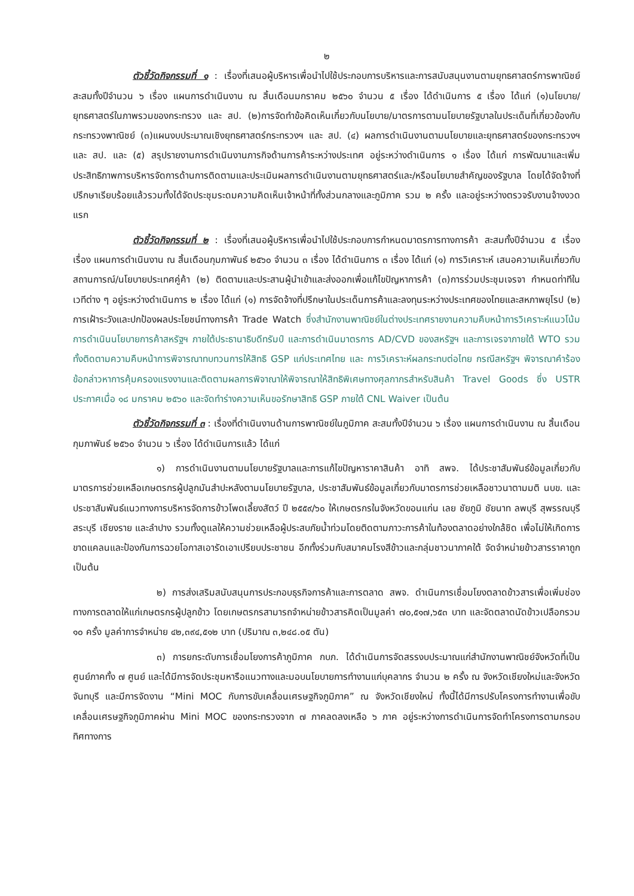๒
ตัวชี้วัดกิจกรรมที่ ๑ : เรื่องที่เสนอผู้บริหารเพื่อนำไปใช้ประกอบการบริหารและการสนับสนุนงานตามยุทธศาสตร์การพาณิชย์ สะสมทั้งปีจำนวน ๖ เรื่อง แผนการดำเนินงาน ณ สิ้นเดือนมกราคม ๒๕๖๐ จำนวน ๕ เรื่อง ได้ดำเนินการ ๕ เรื่อง ได้แก่ (๑)นโยบาย/ยุทธศาสตร์ในภาพรวมของกระทรวง และ สป. (๒)การจัดทำข้อคิดเห็นเกี่ยวกับนโยบาย/มาตรการตามนโยบายรัฐบาลในประเด็นที่เกี่ยวข้องกับกระทรวงพาณิชย์ (๓)แผนงบประมาณเชิงยุทธศาสตร์กระทรวงฯ และ สป. (๔) ผลการดำเนินงานตามนโยบายและยุทธศาสตร์ของกระทรวงฯ และ สป. และ (๕) สรุปรายงานการดำเนินงานภารกิจด้านการค้าระหว่างประเทศ อยู่ระหว่างดำเนินการ ๑ เรื่อง ได้แก่ การพัฒนาและเพิ่มประสิทธิภาพการบริหารจัดการด้านการติดตามและประเมินผลการดำเนินงานตามยุทธศาสตร์และ/หรือนโยบายสำคัญของรัฐบาล โดยได้จัดจ้างที่ปรึกษาเรียบร้อยแล้วรวมทั้งได้จัดประชุมระดมความคิดเห็นเจ้าหน้าที่ทั้งส่วนกลางและภูมิภาค รวม ๒ ครั้ง และอยู่ระหว่างตรวจรับงานจ้างงวดแรก
ตัวชี้วัดกิจกรรมที่ ๒ : เรื่องที่เสนอผู้บริหารเพื่อนำไปใช้ประกอบการกำหนดมาตรการทางการค้า สะสมทั้งปีจำนวน ๕ เรื่อง เรื่อง แผนการดำเนินงาน ณ สิ้นเดือนกุมภาพันธ์ ๒๕๖๐ จำนวน ๓ เรื่อง ได้ดำเนินการ ๓ เรื่อง ได้แก่ (๑) การวิเคราะห์ เสนอความเห็นเกี่ยวกับสถานการณ์/นโยบายประเทศคู่ค้า (๒) ติดตามและประสานผู้นำเข้าและส่งออกเพื่อแก้ไขปัญหาการค้า (๓)การร่วมประชุมเจรจา กำหนดท่าทีในเวทีต่าง ๆ อยู่ระหว่างดำเนินการ ๒ เรื่อง ได้แก่ (๑) การจัดจ้างที่ปรึกษาในประเด็นการค้าและลงทุนระหว่างประเทศของไทยและสหภาพยุโรป (๒) การเฝ้าระวังและปกป้องผลประโยชน์ทางการค้า Trade Watch ซึ่งสำนักงานพาณิชย์ในต่างประเทศรายงานความคืบหน้าการวิเคราะห์แนวโน้มการดำเนินนโยบายการค้าสหรัฐฯ ภายใต้ประธานาธิบดีทรัมป์ และการดำเนินมาตรการ AD/CVD ของสหรัฐฯ และการเจรจาภายใต้ WTO รวมทั้งติดตามความคืบหน้าการพิจารณาทบทวนการให้สิทธิ GSP แก่ประเทศไทย และ การวิเคราะห์ผลกระทบต่อไทย กรณีสหรัฐฯ พิจารณาคำร้องข้อกล่าวหาการคุ้มครองแรงงานและติดตามผลการพิจาณาให้พิจารณาให้สิทธิพิเศษทางศุลกากรสำหรับสินค้า Travel Goods ซึ่ง USTR ประกาศเมื่อ ๑๘ มกราคม ๒๕๖๐ และจัดทำร่างความเห็นขอรักษาสิทธิ GSP ภายใต้ CNL Waiver เป็นต้น
ตัวชี้วัดกิจกรรมที่ ๓ : เรื่องที่ดำเนินงานด้านการพาณิชย์ในภูมิภาค สะสมทั้งปีจำนวน ๖ เรื่อง แผนการดำเนินงาน ณ สิ้นเดือนกุมภาพันธ์ ๒๕๖๐ จำนวน ๖ เรื่อง ได้ดำเนินการแล้ว ได้แก่
๑) การดำเนินงานตามนโยบายรัฐบาลและการแก้ไขปัญหาราคาสินค้า อาทิ สพจ. ได้ประชาสัมพันธ์ข้อมูลเกี่ยวกับมาตรการช่วยเหลือเกษตรกรผู้ปลูกมันสำปะหลังตามนโยบายรัฐบาล, ประชาสัมพันธ์ข้อมูลเกี่ยวกับมาตรการช่วยเหลือชาวนาตามมติ นบข. และประชาสัมพันธ์แนวทางการบริหารจัดการข้าวโพดเลี้ยงสัตว์ ปี ๒๕๕๙/๖๐ ให้เกษตรกรในจังหวัดขอนแก่น เลย ชัยภูมิ ชัยนาท ลพบุรี สุพรรณบุรี สระบุรี เชียงราย และลำปาง รวมทั้งดูแลให้ความช่วยเหลือผู้ประสบภัยน้ำท่วมโดยติดตามภาวะการค้าในท้องตลาดอย่างใกล้ชิด เพื่อไม่ให้เกิดการขาดแคลนและป้องกันการฉวยโอกาสเอารัดเอาเปรียบประชาชน อีกทั้งร่วมกับสมาคมโรงสีข้าวและกลุ่มชาวนาภาคใต้ จัดจำหน่ายข้าวสารราคาถูก เป็นต้น
๒) การส่งเสริมสนับสนุนการประกอบธุรกิจการค้าและการตลาด สพจ. ดำเนินการเชื่อมโยงตลาดข้าวสารเพื่อเพิ่มช่องทางการตลาดให้แก่เกษตรกรผู้ปลูกข้าว โดยเกษตรกรสามารถจำหน่ายข้าวสารคิดเป็นมูลค่า ๗๐,๕๑๗,๖๕๓ บาท และจัดตลาดนัดข้าวเปลือกรวม ๑๐ ครั้ง มูลค่าการจำหน่าย ๔๒,๓๙๔,๕๑๒ บาท (ปริมาณ ๓,๒๔๘.๐๕ ตัน)
๓) การยกระดับการเชื่อมโยงการค้าภูมิภาค กบภ. ได้ดำเนินการจัดสรรงบประมาณแก่สำนักงานพาณิชย์จังหวัดที่เป็นศูนย์ภาคทั้ง ๗ ศูนย์ และได้มีการจัดประชุมหารือแนวทางและมอบนโยบายการทำงานแก่บุคลากร จำนวน ๒ ครั้ง ณ จังหวัดเชียงใหม่และจังหวัดจันทบุรี และมีการจัดงาน “Mini MOC กับการขับเคลื่อนเศรษฐกิจภูมิภาค” ณ จังหวัดเชียงใหม่ ทั้งนี้ได้มีการปรับโครงการทำงานเพื่อขับเคลื่อนเศรษฐกิจภูมิภาคผ่าน Mini MOC ของกระทรวงจาก ๗ ภาคลดลงเหลือ ๖ ภาค อยู่ระหว่างการดำเนินการจัดทำโครงการตามกรอบทิศทางการ